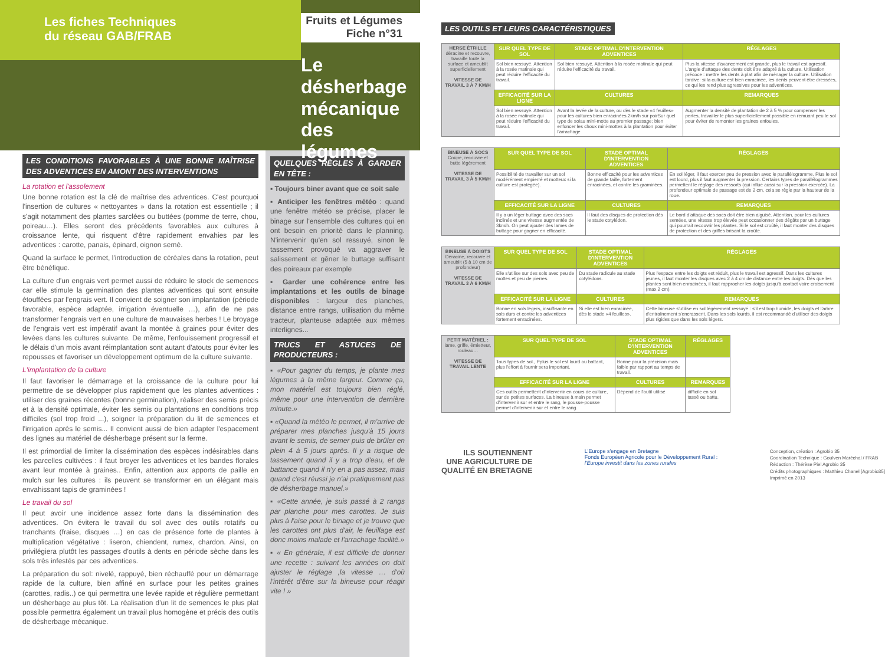Les fiches Techniques
du réseau GAB/FRAB
Fruits et Légumes
Fiche n°31
Le désherbage
mécanique des
légumes
LES CONDITIONS FAVORABLES À UNE BONNE MAÎTRISE DES ADVENTICES EN AMONT DES INTERVENTIONS
La rotation et l'assolement
Une bonne rotation est la clé de maîtrise des adventices. C'est pourquoi l'insertion de cultures « nettoyantes » dans la rotation est essentielle ; il s'agit notamment des plantes sarclées ou buttées (pomme de terre, chou, poireau…). Elles seront des précédents favorables aux cultures à croissance lente, qui risquent d'être rapidement envahies par les adventices : carotte, panais, épinard, oignon semé.
Quand la surface le permet, l'introduction de céréales dans la rotation, peut être bénéfique.
La culture d'un engrais vert permet aussi de réduire le stock de semences car elle stimule la germination des plantes adventices qui sont ensuite étouffées par l'engrais vert. Il convient de soigner son implantation (période favorable, espèce adaptée, irrigation éventuelle …), afin de ne pas transformer l'engrais vert en une culture de mauvaises herbes ! Le broyage de l'engrais vert est impératif avant la montée à graines pour éviter des levées dans les cultures suivante. De même, l'enfouissement progressif et le délais d'un mois avant réimplantation sont autant d'atouts pour éviter les repousses et favoriser un développement optimum de la culture suivante.
L'implantation de la culture
Il faut favoriser le démarrage et la croissance de la culture pour lui permettre de se développer plus rapidement que les plantes adventices : utiliser des graines récentes (bonne germination), réaliser des semis précis et à la densité optimale, éviter les semis ou plantations en conditions trop difficiles (sol trop froid ...), soigner la préparation du lit de semences et l'irrigation après le semis... Il convient aussi de bien adapter l'espacement des lignes au matériel de désherbage présent sur la ferme.
Il est primordial de limiter la dissémination des espèces indésirables dans les parcelles cultivées : il faut broyer les adventices et les bandes florales avant leur montée à graines.. Enfin, attention aux apports de paille en mulch sur les cultures : ils peuvent se transformer en un élégant mais envahissant tapis de graminées !
Le travail du sol
Il peut avoir une incidence assez forte dans la dissémination des adventices. On évitera le travail du sol avec des outils rotatifs ou tranchants (fraise, disques …) en cas de présence forte de plantes à multiplication végétative : liseron, chiendent, rumex, chardon. Ainsi, on privilégiera plutôt les passages d'outils à dents en période sèche dans les sols très infestés par ces adventices.
La préparation du sol: nivelé, rappuyé, bien réchauffé pour un démarrage rapide de la culture, bien affiné en surface pour les petites graines (carottes, radis..) ce qui permettra une levée rapide et régulière permettant un désherbage au plus tôt. La réalisation d'un lit de semences le plus plat possible permettra également un travail plus homogène et précis des outils de désherbage mécanique.
QUELQUES RÈGLES À GARDER EN TÊTE :
▪ Toujours biner avant que ce soit sale
▪ Anticiper les fenêtres météo : quand une fenêtre météo se précise, placer le binage sur l'ensemble des cultures qui en ont besoin en priorité dans le planning. N'intervenir qu'en sol ressuyé, sinon le tassement provoqué va aggraver le salissement et gêner le buttage suffisant des poireaux par exemple
▪ Garder une cohérence entre les implantations et les outils de binage disponibles : largeur des planches, distance entre rangs, utilisation du même tracteur, planteuse adaptée aux mêmes interlignes...
TRUCS ET ASTUCES DE PRODUCTEURS :
▪ «Pour gagner du temps, je plante mes légumes à la même largeur. Comme ça, mon matériel est toujours bien réglé, même pour une intervention de dernière minute.»
▪ «Quand la météo le permet, il m'arrive de préparer mes planches jusqu'à 15 jours avant le semis, de semer puis de brûler en plein 4 à 5 jours après. Il y a risque de tassement quand il y a trop d'eau, et de battance quand il n'y en a pas assez, mais quand c'est réussi je n'ai pratiquement pas de désherbage manuel.»
▪ «Cette année, je suis passé à 2 rangs par planche pour mes carottes. Je suis plus à l'aise pour le binage et je trouve que les carottes ont plus d'air, le feuillage est donc moins malade et l'arrachage facilité.»
▪ « En générale, il est difficile de donner une recette : suivant les années on doit ajuster le réglage ,la vitesse … d'où l'intérêt d'être sur la bineuse pour réagir vite ! »
LES OUTILS ET LEURS CARACTÉRISTIQUES
| HERSE ÉTRILLE déracine et recouvre, travaille toute la surface et ameublit superficiellement VITESSE DE TRAVAIL 3 À 7 KM/H | SUR QUEL TYPE DE SOL | STADE OPTIMAL D'INTERVENTION ADVENTICES | RÉGLAGES |
| | Sol bien ressuyé. Attention à la rosée matinale qui peut réduire l'efficacité du travail. | Sol bien ressuyé. Attention à la rosée matinale qui peut réduire l'efficacité du travail. | Plus la vitesse d'avancement est grande, plus le travail est agressif. L'angle d'attaque des dents doit être adapté à la culture. Utilisation précoce : mettre les dents à plat afin de ménager la culture. Utilisation tardive: si la culture est bien enracinée, les dents peuvent être dressées, ce qui les rend plus agressives pour les adventices. |
| | EFFICACITÉ SUR LA LIGNE | CULTURES | REMARQUES |
| | Sol bien ressuyé. Attention à la rosée matinale qui peut réduire l'efficacité du travail. | Avant la levée de la culture, ou dès le stade «4 feuilles» pour les cultures bien enracinées.2km/h sur poirSur quel type de solau mini-motte au premier passage; bien enfoncer les choux mini-mottes à la plantation pour éviter l'arrachage | Augmenter la densité de plantation de 2 à 5 % pour compenser les pertes, travailler le plus superficiellement possible en remuant peu le sol pour éviter de remonter les graines enfouies. |
| BINEUSE À SOCS Coupe, recouvre et butte légèrement VITESSE DE TRAVAIL 3 À 5 KM/H | SUR QUEL TYPE DE SOL | STADE OPTIMAL D'INTERVENTION ADVENTICES | RÉGLAGES |
| | Possibilité de travailler sur un sol modérément empierré et motteux si la culture est protégée). | Bonne efficacité pour les adventices de grande taille, fortement enracinées, et contre les graminées. | En sol léger, il faut exercer peu de pression avec le parallélogramme. Plus le sol est lourd, plus il faut augmenter la pression. Certains types de parallélogrammes permettent le réglage des ressorts (qui influe aussi sur la pression exercée). La profondeur optimale de passage est de 2 cm, cela se règle par la hauteur de la roue. |
| | EFFICACITÉ SUR LA LIGNE | CULTURES | REMARQUES |
| | Il y a un léger buttage avec des socs inclinés et une vitesse augmentée de 3km/h. On peut ajouter des lames de buttage pour gagner en efficacité. | Il faut des disques de protection dès le stade cotylédon. | Le bord d'attaque des socs doit être bien aiguisé. Attention, pour les cultures semées, une vitesse trop élevée peut occasionner des dégâts par un buttage qui pourrait recouvrir les plantes. Si le sol est croûté, il faut monter des disques de protection et des griffes brisant la croûte. |
| BINEUSE À DOIGTS Déracine, recouvre et ameublit (5 à 10 cm de profondeur) VITESSE DE TRAVAIL 3 À 6 KM/H | SUR QUEL TYPE DE SOL | STADE OPTIMAL D'INTERVENTION ADVENTICES | RÉGLAGES |
| | Elle s'utilise sur des sols avec peu de mottes et peu de pierres. | Du stade radicule au stade cotylédons. | Plus l'espace entre les doigts est réduit, plus le travail est agressif. Dans les cultures jeunes, il faut monter les disques avec 2 à 4 cm de distance entre les doigts. Dès que les plantes sont bien enracinées, il faut rapprocher les doigts jusqu'à contact voire croisement (max 2 cm). |
| | EFFICACITÉ SUR LA LIGNE | CULTURES | REMARQUES |
| | Bonne en sols légers, insuffisante en sols durs et contre les adventices fortement enracinées. | Si elle est bien enracinée, dès le stade «4 feuilles». | Cette bineuse s'utilise en sol légèrement ressuyé : s'il est trop humide, les doigts et l'arbre d'entraînement s'encrassent. Dans les sols lourds, il est recommandé d'utiliser des doigts plus rigides que dans les sols légers. |
| PETIT MATÉRIEL : lame, griffe, émietteur, rouleau… VITESSE DE TRAVAIL LENTE | SUR QUEL TYPE DE SOL | STADE OPTIMAL D'INTERVENTION ADVENTICES | RÉGLAGES |
| | Tous types de sol., Pplus le sol est lourd ou battant, plus l'effort à fournir sera important. | Bonne pour la précision mais faible par rapport au temps de travail. | |
| | EFFICACITÉ SUR LA LIGNE | CULTURES | REMARQUES |
| | Ces outils permettent d'intervenir en cours de culture, sur de petites surfaces. La bineuse à main permet d'intervenir sur et entre le rang, le pousse-pousse permet d'intervenir sur et entre le rang. | Dépend de l'outil utilisé | difficile en sol tassé ou battu. |
ILS SOUTIENNENT
UNE AGRICULTURE DE
QUALITÉ EN BRETAGNE
L'Europe s'engage en Bretagne
Fonds Européen Agricole pour le Développement Rural :
l'Europe investit dans les zones rurales
Conception, création : Agrobio 35
Coordination Technique : Goulven Maréchal / FRAB
Rédaction : Thérèse Piel Agrobio 35
Crédits photographiques : Matthieu Chanel [Agrobio35]
Imprimé en 2013